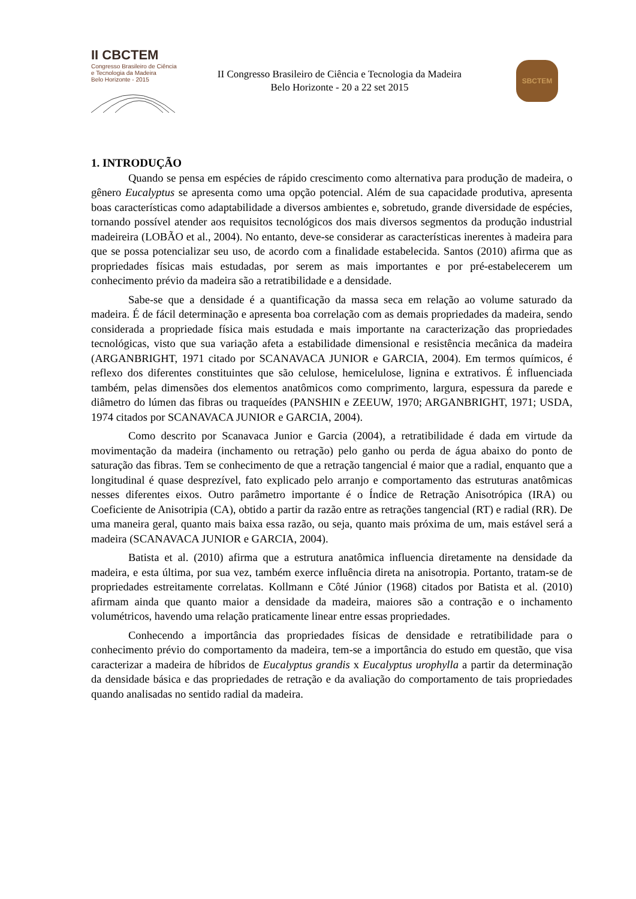II CBCTEM
Congresso Brasileiro de Ciência
e Tecnologia da Madeira
Belo Horizonte - 2015
II Congresso Brasileiro de Ciência e Tecnologia da Madeira
Belo Horizonte - 20 a 22 set 2015
SBCTEM
1. INTRODUÇÃO
Quando se pensa em espécies de rápido crescimento como alternativa para produção de madeira, o gênero Eucalyptus se apresenta como uma opção potencial. Além de sua capacidade produtiva, apresenta boas características como adaptabilidade a diversos ambientes e, sobretudo, grande diversidade de espécies, tornando possível atender aos requisitos tecnológicos dos mais diversos segmentos da produção industrial madeireira (LOBÃO et al., 2004). No entanto, deve-se considerar as características inerentes à madeira para que se possa potencializar seu uso, de acordo com a finalidade estabelecida. Santos (2010) afirma que as propriedades físicas mais estudadas, por serem as mais importantes e por pré-estabelecerem um conhecimento prévio da madeira são a retratibilidade e a densidade.
Sabe-se que a densidade é a quantificação da massa seca em relação ao volume saturado da madeira. É de fácil determinação e apresenta boa correlação com as demais propriedades da madeira, sendo considerada a propriedade física mais estudada e mais importante na caracterização das propriedades tecnológicas, visto que sua variação afeta a estabilidade dimensional e resistência mecânica da madeira (ARGANBRIGHT, 1971 citado por SCANAVACA JUNIOR e GARCIA, 2004). Em termos químicos, é reflexo dos diferentes constituintes que são celulose, hemicelulose, lignina e extrativos. É influenciada também, pelas dimensões dos elementos anatômicos como comprimento, largura, espessura da parede e diâmetro do lúmen das fibras ou traqueídes (PANSHIN e ZEEUW, 1970; ARGANBRIGHT, 1971; USDA, 1974 citados por SCANAVACA JUNIOR e GARCIA, 2004).
Como descrito por Scanavaca Junior e Garcia (2004), a retratibilidade é dada em virtude da movimentação da madeira (inchamento ou retração) pelo ganho ou perda de água abaixo do ponto de saturação das fibras. Tem se conhecimento de que a retração tangencial é maior que a radial, enquanto que a longitudinal é quase desprezível, fato explicado pelo arranjo e comportamento das estruturas anatômicas nesses diferentes eixos. Outro parâmetro importante é o Índice de Retração Anisotrópica (IRA) ou Coeficiente de Anisotripia (CA), obtido a partir da razão entre as retrações tangencial (RT) e radial (RR). De uma maneira geral, quanto mais baixa essa razão, ou seja, quanto mais próxima de um, mais estável será a madeira (SCANAVACA JUNIOR e GARCIA, 2004).
Batista et al. (2010) afirma que a estrutura anatômica influencia diretamente na densidade da madeira, e esta última, por sua vez, também exerce influência direta na anisotropia. Portanto, tratam-se de propriedades estreitamente correlatas. Kollmann e Côté Júnior (1968) citados por Batista et al. (2010) afirmam ainda que quanto maior a densidade da madeira, maiores são a contração e o inchamento volumétricos, havendo uma relação praticamente linear entre essas propriedades.
Conhecendo a importância das propriedades físicas de densidade e retratibilidade para o conhecimento prévio do comportamento da madeira, tem-se a importância do estudo em questão, que visa caracterizar a madeira de híbridos de Eucalyptus grandis x Eucalyptus urophylla a partir da determinação da densidade básica e das propriedades de retração e da avaliação do comportamento de tais propriedades quando analisadas no sentido radial da madeira.